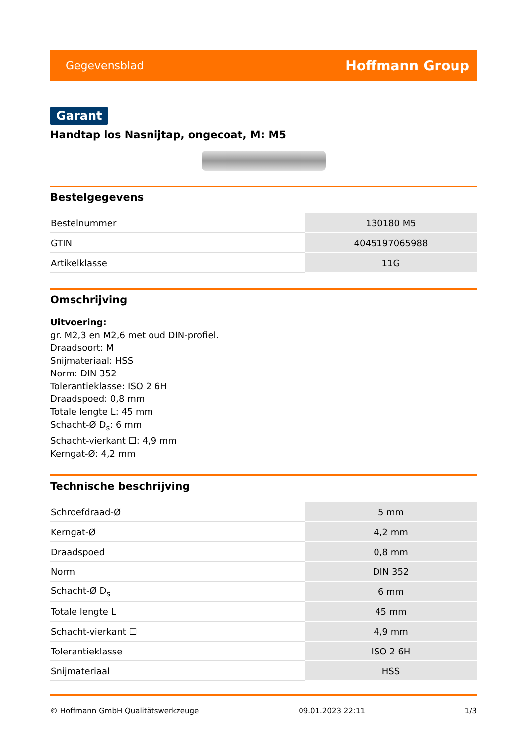Gegevensblad Hoffmann Group
Garant
Handtap los Nasnijtap, ongecoat, M: M5
Bestelgegevens
| Bestelnummer | 130180 M5 |
| GTIN | 4045197065988 |
| Artikelklasse | 11G |
Omschrijving
Uitvoering:
gr. M2,3 en M2,6 met oud DIN-profiel.
Draadsoort: M
Snijmateriaal: HSS
Norm: DIN 352
Tolerantieklasse: ISO 2 6H
Draadspoed: 0,8 mm
Totale lengte L: 45 mm
Schacht-Ø D<sub>s</sub>: 6 mm
Schacht-vierkant ☐: 4,9 mm
Kerngat-Ø: 4,2 mm
Technische beschrijving
| Schroefdraad-Ø | 5 mm |
| Kerngat-Ø | 4,2 mm |
| Draadspoed | 0,8 mm |
| Norm | DIN 352 |
| Schacht-Ø D<sub>s</sub> | 6 mm |
| Totale lengte L | 45 mm |
| Schacht-vierkant ☐ | 4,9 mm |
| Tolerantieklasse | ISO 2 6H |
| Snijmateriaal | HSS |
© Hoffmann GmbH Qualitätswerkzeuge 09.01.2023 22:11 1/3